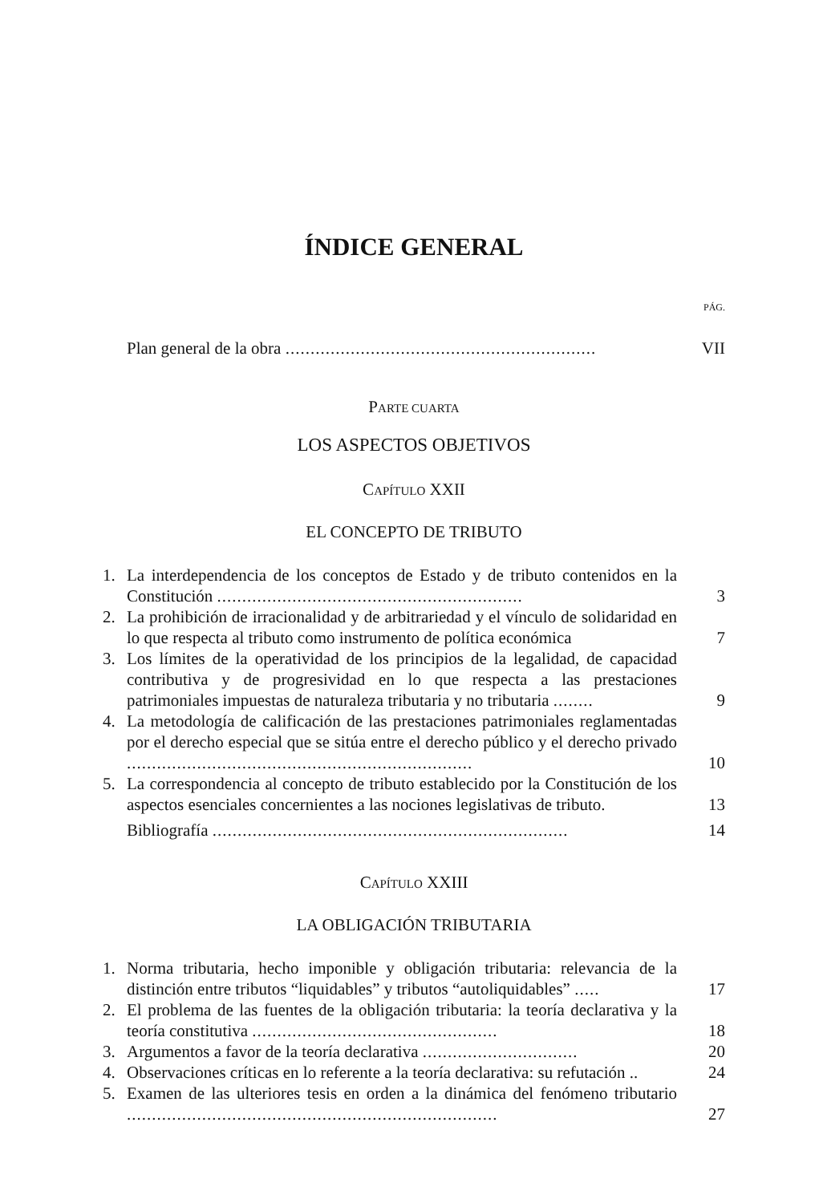ÍNDICE GENERAL
PÁG.
Plan general de la obra .............................................................. VII
PARTE CUARTA
LOS ASPECTOS OBJETIVOS
CAPÍTULO XXII
EL CONCEPTO DE TRIBUTO
1. La interdependencia de los conceptos de Estado y de tributo contenidos en la Constitución ............................................................. 3
2. La prohibición de irracionalidad y de arbitrariedad y el vínculo de solidaridad en lo que respecta al tributo como instrumento de política económica 7
3. Los límites de la operatividad de los principios de la legalidad, de capacidad contributiva y de progresividad en lo que respecta a las prestaciones patrimoniales impuestas de naturaleza tributaria y no tributaria ........ 9
4. La metodología de calificación de las prestaciones patrimoniales reglamentadas por el derecho especial que se sitúa entre el derecho público y el derecho privado ..................................................................... 10
5. La correspondencia al concepto de tributo establecido por la Constitución de los aspectos esenciales concernientes a las nociones legislativas de tributo. 13
Bibliografía ....................................................................... 14
CAPÍTULO XXIII
LA OBLIGACIÓN TRIBUTARIA
1. Norma tributaria, hecho imponible y obligación tributaria: relevancia de la distinción entre tributos “liquidables” y tributos “autoliquidables” ..... 17
2. El problema de las fuentes de la obligación tributaria: la teoría declarativa y la teoría constitutiva ................................................. 18
3. Argumentos a favor de la teoría declarativa ............................... 20
4. Observaciones críticas en lo referente a la teoría declarativa: su refutación .. 24
5. Examen de las ulteriores tesis en orden a la dinámica del fenómeno tributario .......................................................................... 27